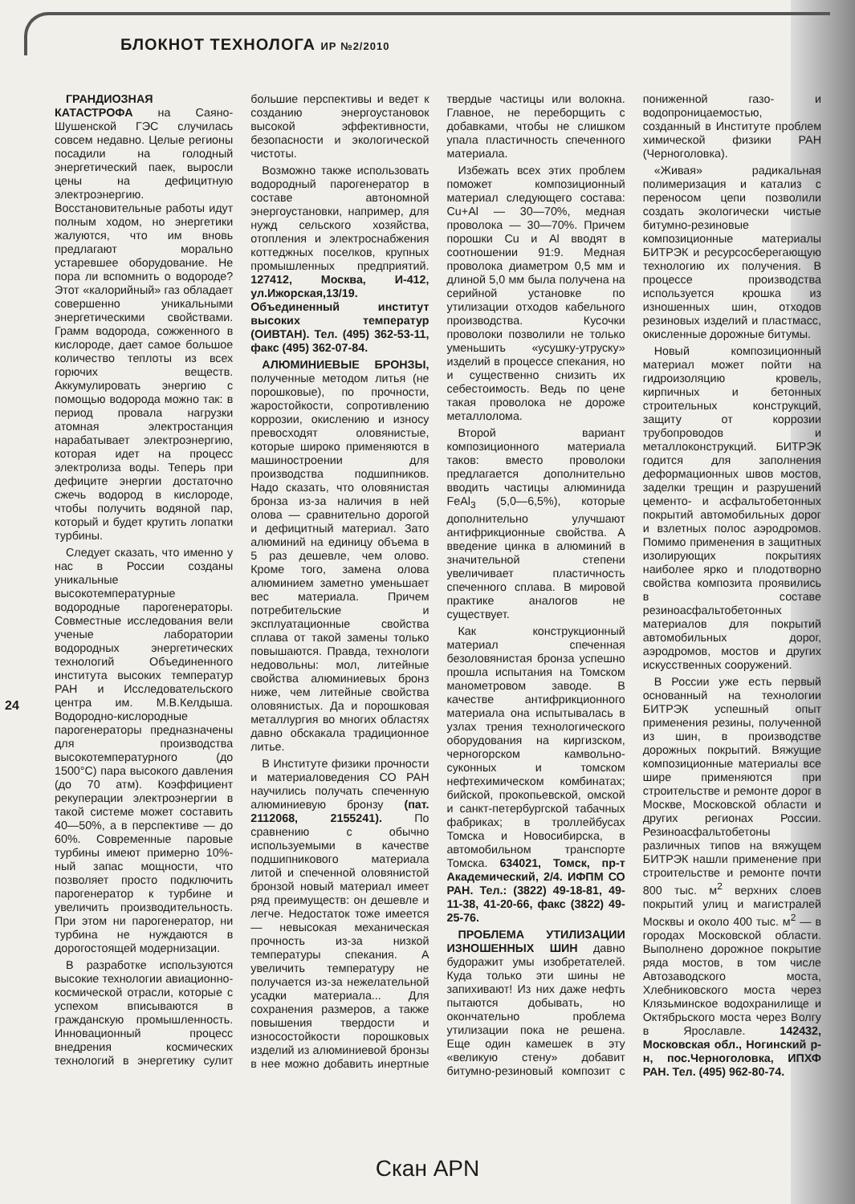БЛОКНОТ ТЕХНОЛОГА ИР №2/2010
24
ГРАНДИОЗНАЯ КАТАСТРОФА на Саяно-Шушенской ГЭС случилась совсем недавно. Целые регионы посадили на голодный энергетический паек, выросли цены на дефицитную электроэнергию. Восстановительные работы идут полным ходом, но энергетики жалуются, что им вновь предлагают морально устаревшее оборудование. Не пора ли вспомнить о водороде? Этот «калорийный» газ обладает совершенно уникальными энергетическими свойствами. Грамм водорода, сожженного в кислороде, дает самое большое количество теплоты из всех горючих веществ. Аккумулировать энергию с помощью водорода можно так: в период провала нагрузки атомная электростанция нарабатывает электроэнергию, которая идет на процесс электролиза воды. Теперь при дефиците энергии достаточно сжечь водород в кислороде, чтобы получить водяной пар, который и будет крутить лопатки турбины.
Следует сказать, что именно у нас в России созданы уникальные высокотемпературные водородные парогенераторы. Совместные исследования вели ученые лаборатории водородных энергетических технологий Объединенного института высоких температур РАН и Исследовательского центра им. М.В.Келдыша. Водородно-кислородные парогенераторы предназначены для производства высокотемпературного (до 1500°С) пара высокого давления (до 70 атм). Коэффициент рекуперации электроэнергии в такой системе может составить 40—50%, а в перспективе — до 60%. Современные паровые турбины имеют примерно 10%-ный запас мощности, что позволяет просто подключить парогенератор к турбине и увеличить производительность. При этом ни парогенератор, ни турбина не нуждаются в дорогостоящей модернизации.
В разработке используются высокие технологии авиационно-космической отрасли, которые с успехом вписываются в гражданскую промышленность. Инновационный процесс внедрения космических технологий в энергетику сулит большие перспективы и ведет к созданию энергоустановок высокой эффективности, безопасности и экологической чистоты.
Возможно также использовать водородный парогенератор в составе автономной энергоустановки, например, для нужд сельского хозяйства, отопления и электроснабжения коттеджных поселков, крупных промышленных предприятий. 127412, Москва, И-412, ул.Ижорская,13/19. Объединенный институт высоких температур (ОИВТАН). Тел. (495) 362-53-11, факс (495) 362-07-84.
АЛЮМИНИЕВЫЕ БРОНЗЫ, полученные методом литья (не порошковые), по прочности, жаростойкости, сопротивлению коррозии, окислению и износу превосходят оловянистые, которые широко применяются в машиностроении для производства подшипников. Надо сказать, что оловянистая бронза из-за наличия в ней олова — сравнительно дорогой и дефицитный материал. Зато алюминий на единицу объема в 5 раз дешевле, чем олово. Кроме того, замена олова алюминием заметно уменьшает вес материала. Причем потребительские и эксплуатационные свойства сплава от такой замены только повышаются. Правда, технологи недовольны: мол, литейные свойства алюминиевых бронз ниже, чем литейные свойства оловянистых. Да и порошковая металлургия во многих областях давно обскакала традиционное литье.
В Институте физики прочности и материаловедения СО РАН научились получать спеченную алюминиевую бронзу (пат. 2112068, 2155241). По сравнению с обычно используемыми в качестве подшипникового материала литой и спеченной оловянистой бронзой новый материал имеет ряд преимуществ: он дешевле и легче. Недостаток тоже имеется — невысокая механическая прочность из-за низкой температуры спекания. А увеличить температуру не получается из-за нежелательной усадки материала... Для сохранения размеров, а также повышения твердости и износостойкости порошковых изделий из алюминиевой бронзы в нее можно добавить инертные твердые частицы или волокна. Главное, не переборщить с добавками, чтобы не слишком упала пластичность спеченного материала.
Избежать всех этих проблем поможет композиционный материал следующего состава: Cu+Al — 30—70%, медная проволока — 30—70%. Причем порошки Cu и Al вводят в соотношении 91:9. Медная проволока диаметром 0,5 мм и длиной 5,0 мм была получена на серийной установке по утилизации отходов кабельного производства. Кусочки проволоки позволили не только уменьшить «усушку-утруску» изделий в процессе спекания, но и существенно снизить их себестоимость. Ведь по цене такая проволока не дороже металлолома.
Второй вариант композиционного материала таков: вместо проволоки предлагается дополнительно вводить частицы алюминида FeAl<sub>3</sub> (5,0—6,5%), которые дополнительно улучшают антифрикционные свойства. А введение цинка в алюминий в значительной степени увеличивает пластичность спеченного сплава. В мировой практике аналогов не существует.
Как конструкционный материал спеченная безоловянистая бронза успешно прошла испытания на Томском манометровом заводе. В качестве антифрикционного материала она испытывалась в узлах трения технологического оборудования на киргизском, черногорском камвольно-суконных и томском нефтехимическом комбинатах; бийской, прокопьевской, омской и санкт-петербургской табачных фабриках; в троллейбусах Томска и Новосибирска, в автомобильном транспорте Томска. 634021, Томск, пр-т Академический, 2/4. ИФПМ СО РАН. Тел.: (3822) 49-18-81, 49-11-38, 41-20-66, факс (3822) 49-25-76.
ПРОБЛЕМА УТИЛИЗАЦИИ ИЗНОШЕННЫХ ШИН давно будоражит умы изобретателей. Куда только эти шины не запихивают! Из них даже нефть пытаются добывать, но окончательно проблема утилизации пока не решена. Еще один камешек в эту «великую стену» добавит битумно-резиновый композит с пониженной газо- и водопроницаемостью, созданный в Институте проблем химической физики РАН (Черноголовка).
«Живая» радикальная полимеризация и катализ с переносом цепи позволили создать экологически чистые битумно-резиновые композиционные материалы БИТРЭК и ресурсосберегающую технологию их получения. В процессе производства используется крошка из изношенных шин, отходов резиновых изделий и пластмасс, окисленные дорожные битумы.
Новый композиционный материал может пойти на гидроизоляцию кровель, кирпичных и бетонных строительных конструкций, защиту от коррозии трубопроводов и металлоконструкций. БИТРЭК годится для заполнения деформационных швов мостов, заделки трещин и разрушений цементо- и асфальтобетонных покрытий автомобильных дорог и взлетных полос аэродромов. Помимо применения в защитных изолирующих покрытиях наиболее ярко и плодотворно свойства композита проявились в составе резиноасфальтобетонных материалов для покрытий автомобильных дорог, аэродромов, мостов и других искусственных сооружений.
В России уже есть первый основанный на технологии БИТРЭК успешный опыт применения резины, полученной из шин, в производстве дорожных покрытий. Вяжущие композиционные материалы все шире применяются при строительстве и ремонте дорог в Москве, Московской области и других регионах России. Резиноасфальтобетоны различных типов на вяжущем БИТРЭК нашли применение при строительстве и ремонте почти 800 тыс. м<sup>2</sup> верхних слоев покрытий улиц и магистралей Москвы и около 400 тыс. м<sup>2</sup> — в городах Московской области. Выполнено дорожное покрытие ряда мостов, в том числе Автозаводского моста, Хлебниковского моста через Клязьминское водохранилище и Октябрьского моста через Волгу в Ярославле. 142432, Московская обл., Ногинский р-н, пос.Черноголовка, ИПХФ РАН. Тел. (495) 962-80-74.
Скан APN